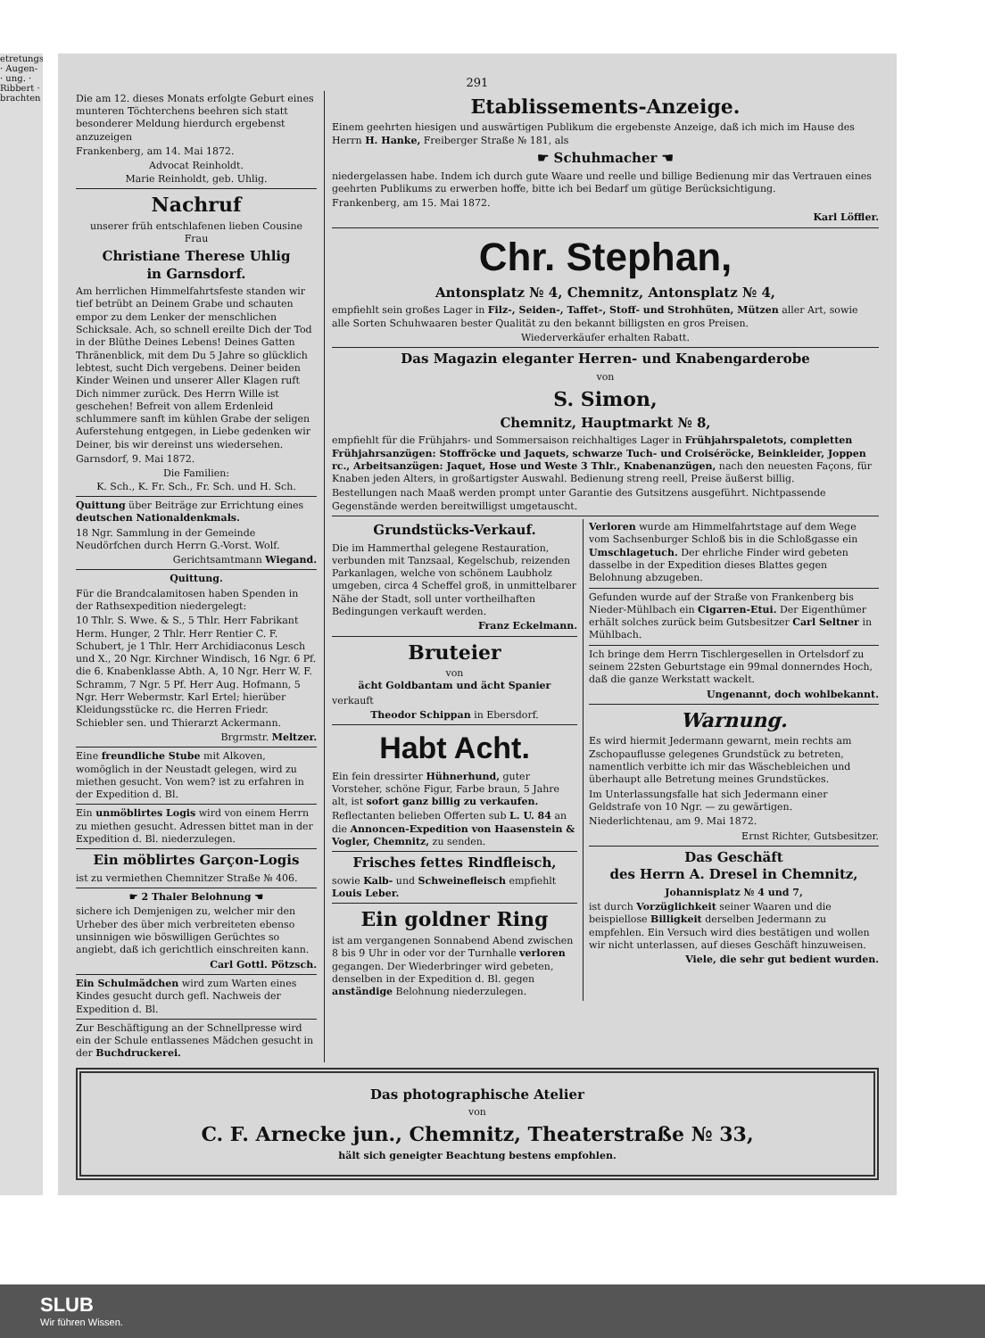etretungs- · Augen- · ung. · Ribbert · brachten
291
Die am 12. dieses Monats erfolgte Geburt eines munteren Töchterchens beehren sich statt besonderer Meldung hierdurch ergebenst anzuzeigen
Frankenberg, am 14. Mai 1872.
Advocat Reinholdt.
Marie Reinholdt, geb. Uhlig.
Nachruf
unserer früh entschlafenen lieben Cousine
Frau
Christiane Therese Uhlig
in Garnsdorf.
Am herrlichen Himmelfahrtsfeste standen wir tief betrübt an Deinem Grabe und schauten empor zu dem Lenker der menschlichen Schicksale. Ach, so schnell ereilte Dich der Tod in der Blüthe Deines Lebens! Deines Gatten Thränenblick, mit dem Du 5 Jahre so glücklich lebtest, sucht Dich vergebens. Deiner beiden Kinder Weinen und unserer Aller Klagen ruft Dich nimmer zurück. Des Herrn Wille ist geschehen! Befreit von allem Erdenleid schlummere sanft im kühlen Grabe der seligen Auferstehung entgegen, in Liebe gedenken wir Deiner, bis wir dereinst uns wiedersehen.
Garnsdorf, 9. Mai 1872.
Die Familien:
K. Sch., K. Fr. Sch., Fr. Sch. und H. Sch.
Quittung über Beiträge zur Errichtung eines deutschen Nationaldenkmals.
18 Ngr. Sammlung in der Gemeinde Neudörfchen durch Herrn G.-Vorst. Wolf.
Gerichtsamtmann Wiegand.
Quittung.
Für die Brandcalamitosen haben Spenden in der Rathsexpedition niedergelegt:
10 Thlr. S. Wwe. & S., 5 Thlr. Herr Fabrikant Herm. Hunger, 2 Thlr. Herr Rentier C. F. Schubert, je 1 Thlr. Herr Archidiaconus Lesch und X., 20 Ngr. Kirchner Windisch, 16 Ngr. 6 Pf. die 6. Knabenklasse Abth. A, 10 Ngr. Herr W. F. Schramm, 7 Ngr. 5 Pf. Herr Aug. Hofmann, 5 Ngr. Herr Webermstr. Karl Ertel; hierüber Kleidungsstücke rc. die Herren Friedr. Schiebler sen. und Thierarzt Ackermann.
Brgrmstr. Meltzer.
Eine freundliche Stube mit Alkoven, womöglich in der Neustadt gelegen, wird zu miethen gesucht. Von wem? ist zu erfahren in der Expedition d. Bl.
Ein unmöblirtes Logis wird von einem Herrn zu miethen gesucht. Adressen bittet man in der Expedition d. Bl. niederzulegen.
Ein möblirtes Garçon-Logis
ist zu vermiethen Chemnitzer Straße № 406.
☛ 2 Thaler Belohnung ☚
sichere ich Demjenigen zu, welcher mir den Urheber des über mich verbreiteten ebenso unsinnigen wie böswilligen Gerüchtes so angiebt, daß ich gerichtlich einschreiten kann.
Carl Gottl. Pötzsch.
Ein Schulmädchen wird zum Warten eines Kindes gesucht durch gefl. Nachweis der Expedition d. Bl.
Zur Beschäftigung an der Schnellpresse wird ein der Schule entlassenes Mädchen gesucht in der Buchdruckerei.
Etablissements-Anzeige.
Einem geehrten hiesigen und auswärtigen Publikum die ergebenste Anzeige, daß ich mich im Hause des Herrn H. Hanke, Freiberger Straße № 181, als
☛ Schuhmacher ☚
niedergelassen habe. Indem ich durch gute Waare und reelle und billige Bedienung mir das Vertrauen eines geehrten Publikums zu erwerben hoffe, bitte ich bei Bedarf um gütige Berücksichtigung.
Frankenberg, am 15. Mai 1872.
Karl Löffler.
Chr. Stephan,
Antonsplatz № 4, Chemnitz, Antonsplatz № 4,
empfiehlt sein großes Lager in Filz-, Seiden-, Taffet-, Stoff- und Strohhüten, Mützen aller Art, sowie alle Sorten Schuhwaaren bester Qualität zu den bekannt billigsten en gros Preisen.
Wiederverkäufer erhalten Rabatt.
Das Magazin eleganter Herren- und Knabengarderobe
von
S. Simon,
Chemnitz, Hauptmarkt № 8,
empfiehlt für die Frühjahrs- und Sommersaison reichhaltiges Lager in Frühjahrspaletots, completten Frühjahrsanzügen: Stoffröcke und Jaquets, schwarze Tuch- und Croiséröcke, Beinkleider, Joppen rc., Arbeitsanzügen: Jaquet, Hose und Weste 3 Thlr., Knabenanzügen, nach den neuesten Façons, für Knaben jeden Alters, in großartigster Auswahl. Bedienung streng reell, Preise äußerst billig.
Bestellungen nach Maaß werden prompt unter Garantie des Gutsitzens ausgeführt. Nichtpassende Gegenstände werden bereitwilligst umgetauscht.
Grundstücks-Verkauf.
Die im Hammerthal gelegene Restauration, verbunden mit Tanzsaal, Kegelschub, reizenden Parkanlagen, welche von schönem Laubholz umgeben, circa 4 Scheffel groß, in unmittelbarer Nähe der Stadt, soll unter vortheilhaften Bedingungen verkauft werden.
Franz Eckelmann.
Bruteier
von
ächt Goldbantam und ächt Spanier
verkauft
Theodor Schippan in Ebersdorf.
Habt Acht.
Ein fein dressirter Hühnerhund, guter Vorsteher, schöne Figur, Farbe braun, 5 Jahre alt, ist sofort ganz billig zu verkaufen.
Reflectanten belieben Offerten sub L. U. 84 an die Annoncen-Expedition von Haasenstein & Vogler, Chemnitz, zu senden.
Frisches fettes Rindfleisch,
sowie Kalb- und Schweinefleisch empfiehlt Louis Leber.
Ein goldner Ring
ist am vergangenen Sonnabend Abend zwischen 8 bis 9 Uhr in oder vor der Turnhalle verloren gegangen. Der Wiederbringer wird gebeten, denselben in der Expedition d. Bl. gegen anständige Belohnung niederzulegen.
Verloren wurde am Himmelfahrtstage auf dem Wege vom Sachsenburger Schloß bis in die Schloßgasse ein Umschlagetuch. Der ehrliche Finder wird gebeten dasselbe in der Expedition dieses Blattes gegen Belohnung abzugeben.
Gefunden wurde auf der Straße von Frankenberg bis Nieder-Mühlbach ein Cigarren-Etui. Der Eigenthümer erhält solches zurück beim Gutsbesitzer Carl Seltner in Mühlbach.
Ich bringe dem Herrn Tischlergesellen in Ortelsdorf zu seinem 22sten Geburtstage ein 99mal donnerndes Hoch, daß die ganze Werkstatt wackelt.
Ungenannt, doch wohlbekannt.
Warnung.
Es wird hiermit Jedermann gewarnt, mein rechts am Zschopauflusse gelegenes Grundstück zu betreten, namentlich verbitte ich mir das Wäschebleichen und überhaupt alle Betretung meines Grundstückes.
Im Unterlassungsfalle hat sich Jedermann einer Geldstrafe von 10 Ngr. — zu gewärtigen.
Niederlichtenau, am 9. Mai 1872.
Ernst Richter, Gutsbesitzer.
Das Geschäft
des Herrn A. Dresel in Chemnitz,
Johannisplatz № 4 und 7,
ist durch Vorzüglichkeit seiner Waaren und die beispiellose Billigkeit derselben Jedermann zu empfehlen. Ein Versuch wird dies bestätigen und wollen wir nicht unterlassen, auf dieses Geschäft hinzuweisen.
Viele, die sehr gut bedient wurden.
Das photographische Atelier
von
C. F. Arnecke jun., Chemnitz, Theaterstraße № 33,
hält sich geneigter Beachtung bestens empfohlen.
SLUB
Wir führen Wissen.